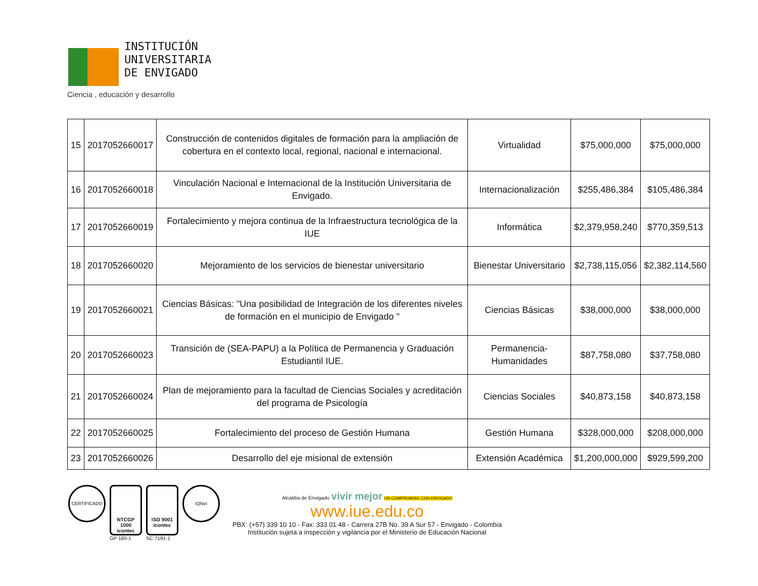INSTITUCIÓN
UNIVERSITARIA
DE ENVIGADO
Ciencia , educación y desarrollo
| 15 | 2017052660017 | Construcción de contenidos digitales de formación para la ampliación de cobertura en el contexto local, regional, nacional e internacional. | Virtualidad | $75,000,000 | $75,000,000 |
| 16 | 2017052660018 | Vinculación Nacional e Internacional de la Institución Universitaria de Envigado. | Internacionalización | $255,486,384 | $105,486,384 |
| 17 | 2017052660019 | Fortalecimiento y mejora continua de la Infraestructura tecnológica de la IUE | Informática | $2,379,958,240 | $770,359,513 |
| 18 | 2017052660020 | Mejoramiento de los servicios de bienestar universitario | Bienestar Universitario | $2,738,115,056 | $2,382,114,560 |
| 19 | 2017052660021 | Ciencias Básicas: "Una posibilidad de Integración de los diferentes niveles de formación en el municipio de Envigado " | Ciencias Básicas | $38,000,000 | $38,000,000 |
| 20 | 2017052660023 | Transición de (SEA-PAPU) a la Política de Permanencia y Graduación Estudiantil IUE. | Permanencia-Humanidades | $87,758,080 | $37,758,080 |
| 21 | 2017052660024 | Plan de mejoramiento para la facultad de Ciencias Sociales y acreditación del programa de Psicología | Ciencias Sociales | $40,873,158 | $40,873,158 |
| 22 | 2017052660025 | Fortalecimiento del proceso de Gestión Humana | Gestión Humana | $328,000,000 | $208,000,000 |
| 23 | 2017052660026 | Desarrollo del eje misional de extensión | Extensión Académica | $1,200,000,000 | $929,599,200 |
CERTIFICADO
NTCGP 1000
icontec
GP 185-1
ISO 9001
icontec
SC 7191-1
IQNet
Alcaldía de Envigado vivir mejor UN COMPROMISO CON ENVIGADO
www.iue.edu.co
PBX: (+57) 339 10 10 - Fax: 333 01 48 - Carrera 27B No. 39 A Sur 57 - Envigado - Colombia
Institución sujeta a inspección y vigilancia por el Ministerio de Educación Nacional